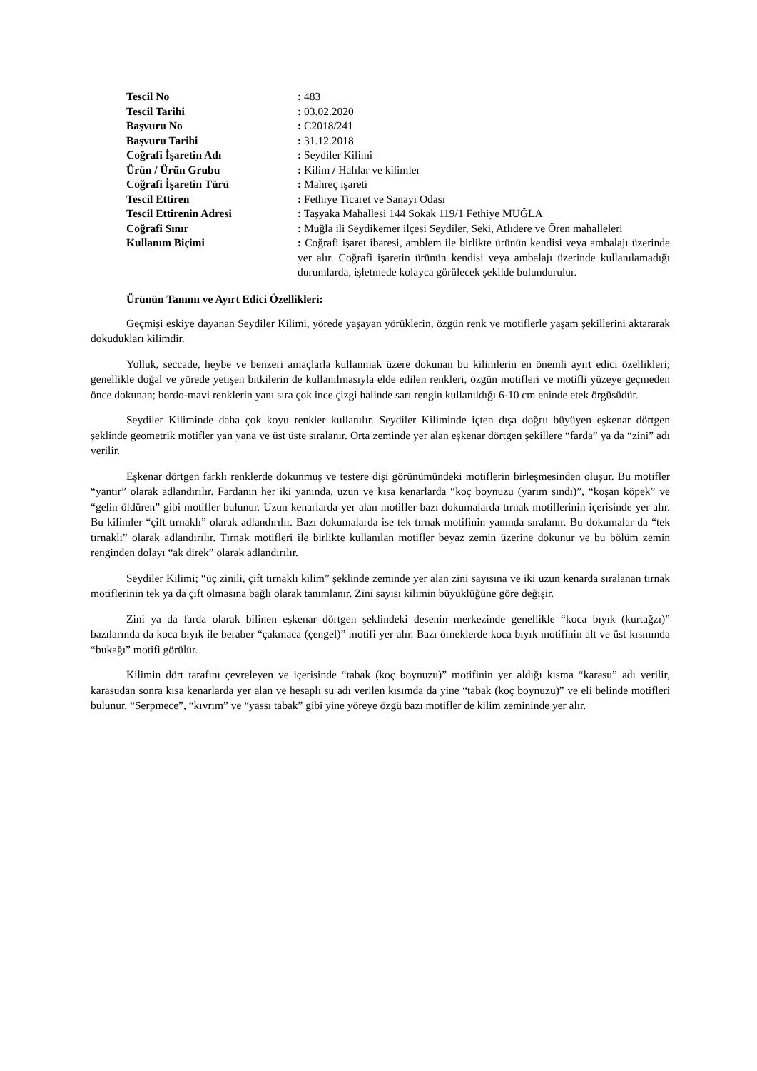| Tescil No | : 483 |
| Tescil Tarihi | : 03.02.2020 |
| Başvuru No | : C2018/241 |
| Başvuru Tarihi | : 31.12.2018 |
| Coğrafi İşaretin Adı | : Seydiler Kilimi |
| Ürün / Ürün Grubu | : Kilim / Halılar ve kilimler |
| Coğrafi İşaretin Türü | : Mahreç işareti |
| Tescil Ettiren | : Fethiye Ticaret ve Sanayi Odası |
| Tescil Ettirenin Adresi | : Taşyaka Mahallesi 144 Sokak 119/1 Fethiye MUĞLA |
| Coğrafi Sınır | : Muğla ili Seydikemer ilçesi Seydiler, Seki, Atlıdere ve Ören mahalleleri |
| Kullanım Biçimi | : Coğrafi işaret ibaresi, amblem ile birlikte ürünün kendisi veya ambalajı üzerinde yer alır. Coğrafi işaretin ürünün kendisi veya ambalajı üzerinde kullanılamadığı durumlarda, işletmede kolayca görülecek şekilde bulundurulur. |
Ürünün Tanımı ve Ayırt Edici Özellikleri:
Geçmişi eskiye dayanan Seydiler Kilimi, yörede yaşayan yörüklerin, özgün renk ve motiflerle yaşam şekillerini aktararak dokudukları kilimdir.
Yolluk, seccade, heybe ve benzeri amaçlarla kullanmak üzere dokunan bu kilimlerin en önemli ayırt edici özellikleri; genellikle doğal ve yörede yetişen bitkilerin de kullanılmasıyla elde edilen renkleri, özgün motifleri ve motifli yüzeye geçmeden önce dokunan; bordo-mavi renklerin yanı sıra çok ince çizgi halinde sarı rengin kullanıldığı 6-10 cm eninde etek örgüsüdür.
Seydiler Kiliminde daha çok koyu renkler kullanılır. Seydiler Kiliminde içten dışa doğru büyüyen eşkenar dörtgen şeklinde geometrik motifler yan yana ve üst üste sıralanır. Orta zeminde yer alan eşkenar dörtgen şekillere “farda” ya da “zini” adı verilir.
Eşkenar dörtgen farklı renklerde dokunmuş ve testere dişi görünümündeki motiflerin birleşmesinden oluşur. Bu motifler “yantır” olarak adlandırılır. Fardanın her iki yanında, uzun ve kısa kenarlarda “koç boynuzu (yarım sındı)”, “koşan köpek” ve “gelin öldüren” gibi motifler bulunur. Uzun kenarlarda yer alan motifler bazı dokumalarda tırnak motiflerinin içerisinde yer alır. Bu kilimler “çift tırnaklı” olarak adlandırılır. Bazı dokumalarda ise tek tırnak motifinin yanında sıralanır. Bu dokumalar da “tek tırnaklı” olarak adlandırılır. Tırnak motifleri ile birlikte kullanılan motifler beyaz zemin üzerine dokunur ve bu bölüm zemin renginden dolayı “ak direk” olarak adlandırılır.
Seydiler Kilimi; “üç zinili, çift tırnaklı kilim” şeklinde zeminde yer alan zini sayısına ve iki uzun kenarda sıralanan tırnak motiflerinin tek ya da çift olmasına bağlı olarak tanımlanır. Zini sayısı kilimin büyüklüğüne göre değişir.
Zini ya da farda olarak bilinen eşkenar dörtgen şeklindeki desenin merkezinde genellikle “koca bıyık (kurtağzı)” bazılarında da koca bıyık ile beraber “çakmaca (çengel)” motifi yer alır. Bazı örneklerde koca bıyık motifinin alt ve üst kısmında “bukağı” motifi görülür.
Kilimin dört tarafını çevreleyen ve içerisinde “tabak (koç boynuzu)” motifinin yer aldığı kısma “karasu” adı verilir, karasudan sonra kısa kenarlarda yer alan ve hesaplı su adı verilen kısımda da yine “tabak (koç boynuzu)” ve eli belinde motifleri bulunur. “Serpmece”, “kıvrım” ve “yassı tabak” gibi yine yöreye özgü bazı motifler de kilim zemininde yer alır.